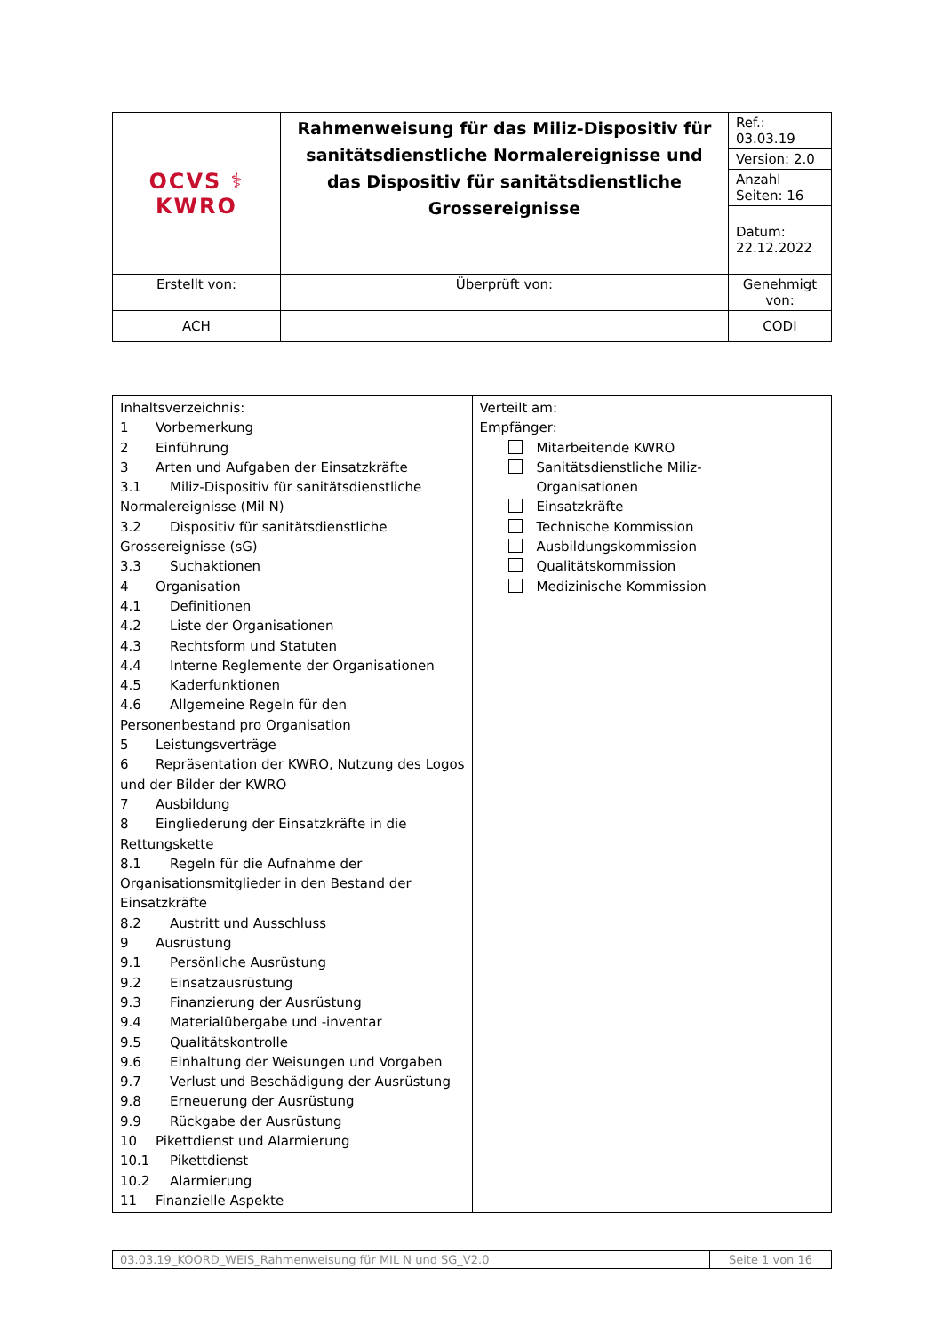| OCVS ⚕ KWRO | Rahmenweisung für das Miliz-Dispositiv für sanitätsdienstliche Normalereignisse und das Dispositiv für sanitätsdienstliche Grossereignisse | Ref.: 03.03.19 |
| | | Version: 2.0 |
| | | Anzahl Seiten: 16 |
| | | Datum: 22.12.2022 |
| Erstellt von: | Überprüft von: | Genehmigt von: |
| ACH | | CODI |
| Inhaltsverzeichnis: 1 Vorbemerkung 2 Einführung 3 Arten und Aufgaben der Einsatzkräfte 3.1 Miliz-Dispositiv für sanitätsdienstliche Normalereignisse (Mil N) 3.2 Dispositiv für sanitätsdienstliche Grossereignisse (sG) 3.3 Suchaktionen 4 Organisation 4.1 Definitionen 4.2 Liste der Organisationen 4.3 Rechtsform und Statuten 4.4 Interne Reglemente der Organisationen 4.5 Kaderfunktionen 4.6 Allgemeine Regeln für den Personenbestand pro Organisation 5 Leistungsverträge 6 Repräsentation der KWRO, Nutzung des Logos und der Bilder der KWRO 7 Ausbildung 8 Eingliederung der Einsatzkräfte in die Rettungskette 8.1 Regeln für die Aufnahme der Organisationsmitglieder in den Bestand der Einsatzkräfte 8.2 Austritt und Ausschluss 9 Ausrüstung 9.1 Persönliche Ausrüstung 9.2 Einsatzausrüstung 9.3 Finanzierung der Ausrüstung 9.4 Materialübergabe und -inventar 9.5 Qualitätskontrolle 9.6 Einhaltung der Weisungen und Vorgaben 9.7 Verlust und Beschädigung der Ausrüstung 9.8 Erneuerung der Ausrüstung 9.9 Rückgabe der Ausrüstung 10 Pikettdienst und Alarmierung 10.1 Pikettdienst 10.2 Alarmierung 11 Finanzielle Aspekte | Verteilt am: Empfänger: Mitarbeitende KWRO Sanitätsdienstliche Miliz- Organisationen Einsatzkräfte Technische Kommission Ausbildungskommission Qualitätskommission Medizinische Kommission |
| 03.03.19_KOORD_WEIS_Rahmenweisung für MIL N und SG_V2.0 | Seite 1 von 16 |